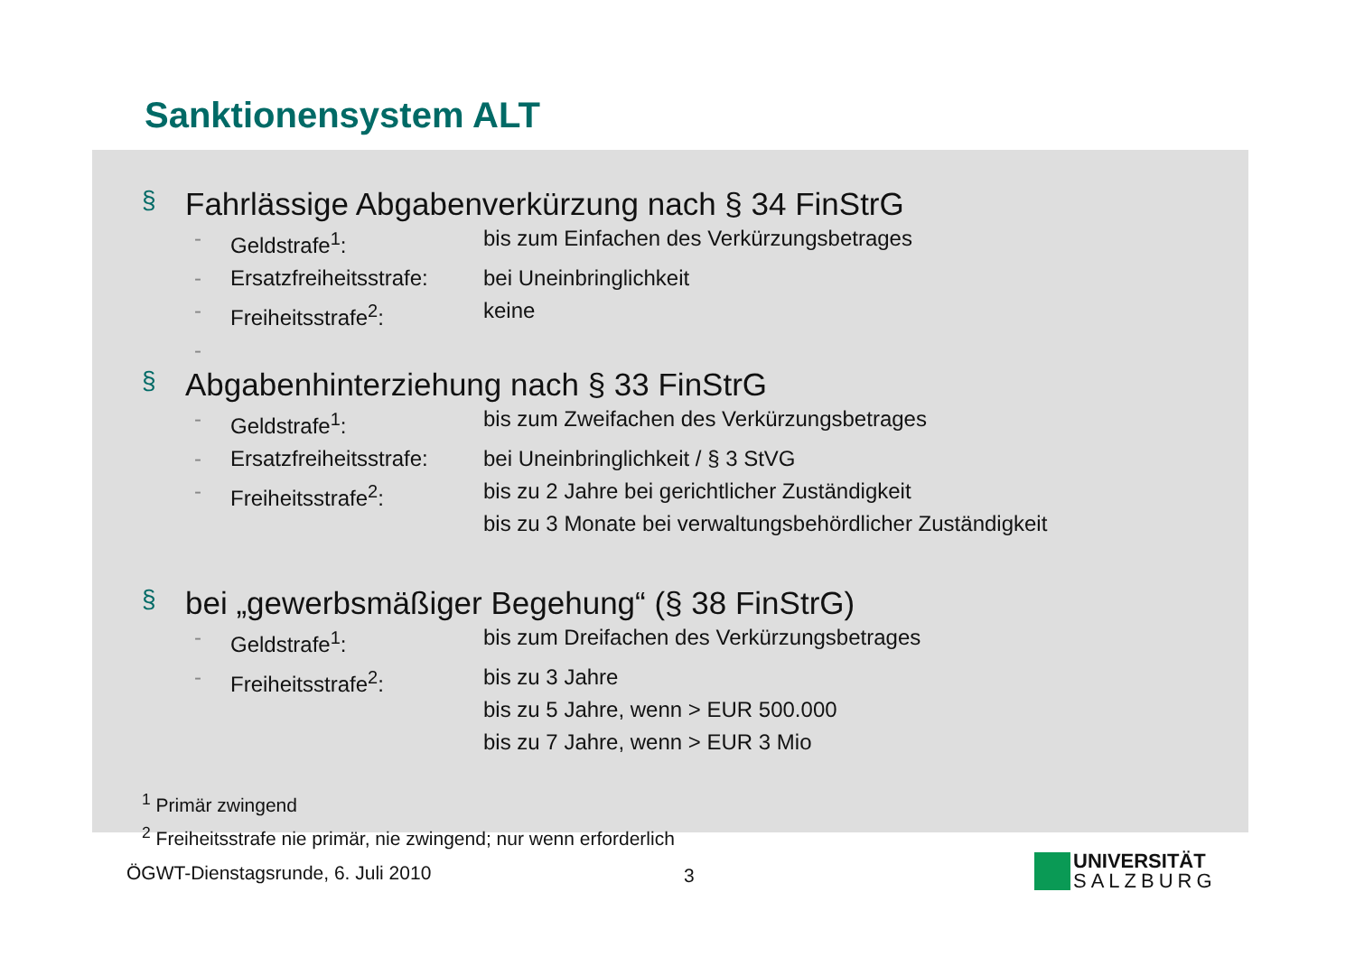Sanktionensystem ALT
§ Fahrlässige Abgabenverkürzung nach § 34 FinStrG
- Geldstrafe<sup>1</sup>: bis zum Einfachen des Verkürzungsbetrages
- Ersatzfreiheitsstrafe: bei Uneinbringlichkeit
- Freiheitsstrafe<sup>2</sup>: keine
-
§ Abgabenhinterziehung nach § 33 FinStrG
- Geldstrafe<sup>1</sup>: bis zum Zweifachen des Verkürzungsbetrages
- Ersatzfreiheitsstrafe: bei Uneinbringlichkeit / § 3 StVG
- Freiheitsstrafe<sup>2</sup>: bis zu 2 Jahre bei gerichtlicher Zuständigkeit
bis zu 3 Monate bei verwaltungsbehördlicher Zuständigkeit
§ bei „gewerbsmäßiger Begehung“ (§ 38 FinStrG)
- Geldstrafe<sup>1</sup>: bis zum Dreifachen des Verkürzungsbetrages
- Freiheitsstrafe<sup>2</sup>: bis zu 3 Jahre
bis zu 5 Jahre, wenn > EUR 500.000
bis zu 7 Jahre, wenn > EUR 3 Mio
<sup>1</sup> Primär zwingend
<sup>2</sup> Freiheitsstrafe nie primär, nie zwingend; nur wenn erforderlich
ÖGWT-Dienstagsrunde, 6. Juli 2010
3
UNIVERSITÄT
SALZBURG